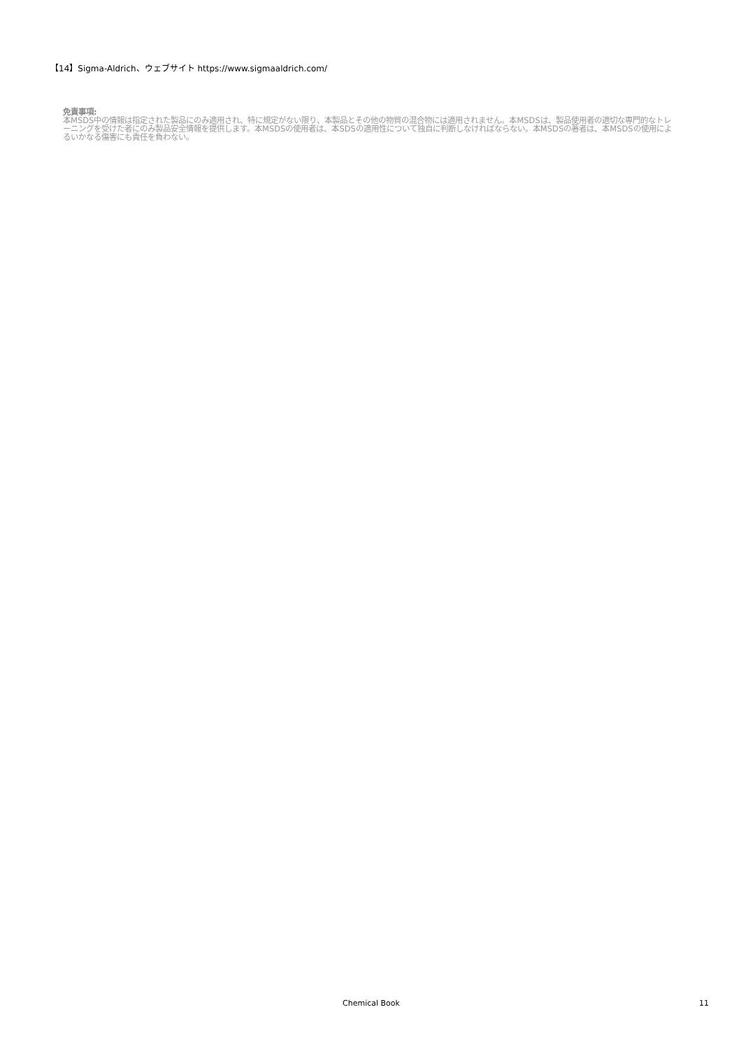【14】Sigma-Aldrich、ウェブサイト https://www.sigmaaldrich.com/
免責事項:
本MSDS中の情報は指定された製品にのみ適用され、特に規定がない限り、本製品とその他の物質の混合物には適用されません。本MSDSは、製品使用者の適切な専門的なトレーニングを受けた者にのみ製品安全情報を提供します。本MSDSの使用者は、本SDSの適用性について独自に判断しなければならない。本MSDSの著者は、本MSDSの使用によるいかなる傷害にも責任を負わない。
Chemical Book 11